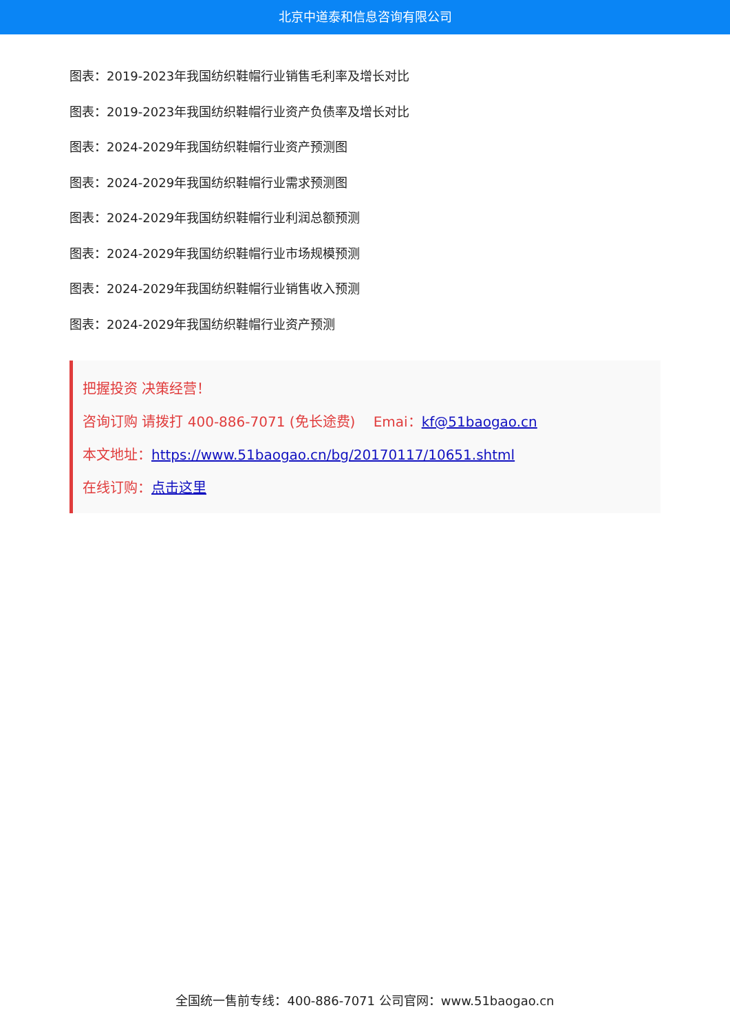北京中道泰和信息咨询有限公司
图表：2019-2023年我国纺织鞋帽行业销售毛利率及增长对比
图表：2019-2023年我国纺织鞋帽行业资产负债率及增长对比
图表：2024-2029年我国纺织鞋帽行业资产预测图
图表：2024-2029年我国纺织鞋帽行业需求预测图
图表：2024-2029年我国纺织鞋帽行业利润总额预测
图表：2024-2029年我国纺织鞋帽行业市场规模预测
图表：2024-2029年我国纺织鞋帽行业销售收入预测
图表：2024-2029年我国纺织鞋帽行业资产预测
把握投资 决策经营！
咨询订购 请拨打 400-886-7071 (免长途费)　 Emai：kf@51baogao.cn
本文地址：https://www.51baogao.cn/bg/20170117/10651.shtml
在线订购：点击这里
全国统一售前专线：400-886-7071 公司官网：www.51baogao.cn